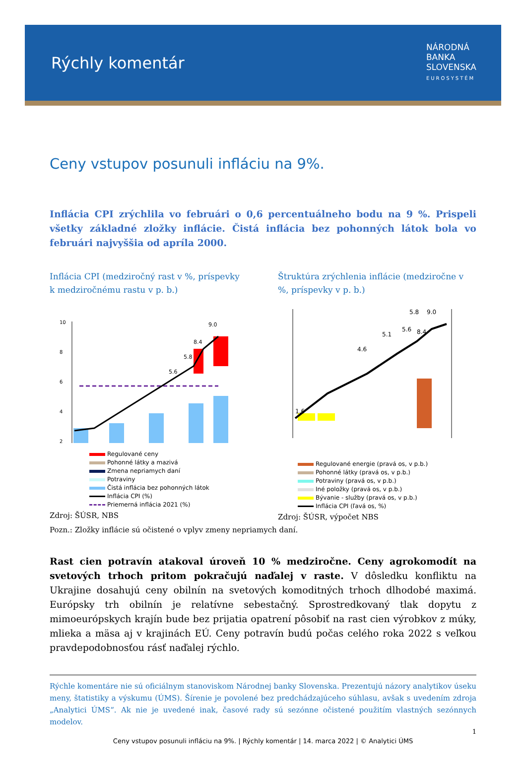Rýchly komentár
NÁRODNÁ
BANKA
SLOVENSKA
EUROSYSTÉM
Ceny vstupov posunuli infláciu na 9%.
Inflácia CPI zrýchlila vo februári o 0,6 percentuálneho bodu na 9 %. Prispeli všetky základné zložky inflácie. Čistá inflácia bez pohonných látok bola vo februári najvyššia od apríla 2000.
Inflácia CPI (medziročný rast v %, príspevky k medziročnému rastu v p. b.)
10
8
6
4
2
5.6
5.8
8.4
9.0
Regulované ceny
Pohonné látky a mazivá
Zmena nepriamych daní
Potraviny
Čistá inflácia bez pohonných látok
Inflácia CPI (%)
Priemerná inflácia 2021 (%)
Zdroj: ŠÚSR, NBS
Štruktúra zrýchlenia inflácie (medziročne v %, príspevky v p. b.)
1.6
4.6
5.1
5.6
5.8
8.4
9.0
Regulované energie (pravá os, v p.b.)
Pohonné látky (pravá os, v p.b.)
Potraviny (pravá os, v p.b.)
Iné položky (pravá os, v p.b.)
Bývanie - služby (pravá os, v p.b.)
Inflácia CPI (ľavá os, %)
Zdroj: ŠÚSR, výpočet NBS
Pozn.: Zložky inflácie sú očistené o vplyv zmeny nepriamych daní.
Rast cien potravín atakoval úroveň 10 % medziročne. Ceny agrokomodít na svetových trhoch pritom pokračujú naďalej v raste. V dôsledku konfliktu na Ukrajine dosahujú ceny obilnín na svetových komoditných trhoch dlhodobé maximá. Európsky trh obilnín je relatívne sebestačný. Sprostredkovaný tlak dopytu z mimoeurópskych krajín bude bez prijatia opatrení pôsobiť na rast cien výrobkov z múky, mlieka a mäsa aj v krajinách EÚ. Ceny potravín budú počas celého roka 2022 s veľkou pravdepodobnosťou rásť naďalej rýchlo.
Rýchle komentáre nie sú oficiálnym stanoviskom Národnej banky Slovenska. Prezentujú názory analytikov úseku meny, štatistiky a výskumu (ÚMS). Šírenie je povolené bez predchádzajúceho súhlasu, avšak s uvedením zdroja „Analytici ÚMS“. Ak nie je uvedené inak, časové rady sú sezónne očistené použitím vlastných sezónnych modelov.
1
Ceny vstupov posunuli infláciu na 9%. | Rýchly komentár | 14. marca 2022 | © Analytici ÚMS